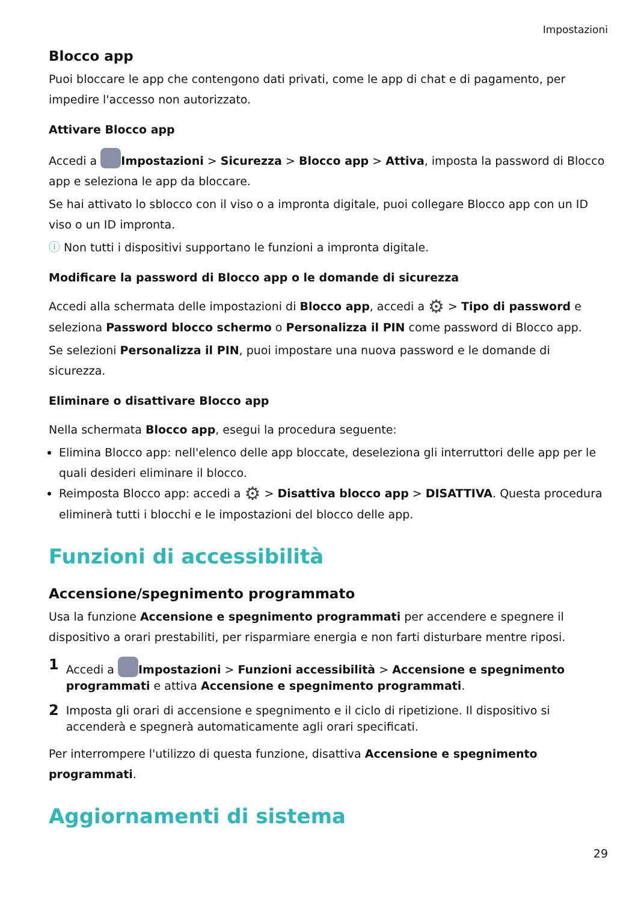Impostazioni
Blocco app
Puoi bloccare le app che contengono dati privati, come le app di chat e di pagamento, per impedire l'accesso non autorizzato.
Attivare Blocco app
Accedi a Impostazioni > Sicurezza > Blocco app > Attiva, imposta la password di Blocco app e seleziona le app da bloccare.
Se hai attivato lo sblocco con il viso o a impronta digitale, puoi collegare Blocco app con un ID viso o un ID impronta.
ⓘ Non tutti i dispositivi supportano le funzioni a impronta digitale.
Modificare la password di Blocco app o le domande di sicurezza
Accedi alla schermata delle impostazioni di Blocco app, accedi a ⚙ > Tipo di password e seleziona Password blocco schermo o Personalizza il PIN come password di Blocco app.
Se selezioni Personalizza il PIN, puoi impostare una nuova password e le domande di sicurezza.
Eliminare o disattivare Blocco app
Nella schermata Blocco app, esegui la procedura seguente:
Elimina Blocco app: nell'elenco delle app bloccate, deseleziona gli interruttori delle app per le quali desideri eliminare il blocco.
Reimposta Blocco app: accedi a ⚙ > Disattiva blocco app > DISATTIVA. Questa procedura eliminerà tutti i blocchi e le impostazioni del blocco delle app.
Funzioni di accessibilità
Accensione/spegnimento programmato
Usa la funzione Accensione e spegnimento programmati per accendere e spegnere il dispositivo a orari prestabiliti, per risparmiare energia e non farti disturbare mentre riposi.
1 Accedi a Impostazioni > Funzioni accessibilità > Accensione e spegnimento programmati e attiva Accensione e spegnimento programmati.
2 Imposta gli orari di accensione e spegnimento e il ciclo di ripetizione. Il dispositivo si accenderà e spegnerà automaticamente agli orari specificati.
Per interrompere l'utilizzo di questa funzione, disattiva Accensione e spegnimento programmati.
Aggiornamenti di sistema
29